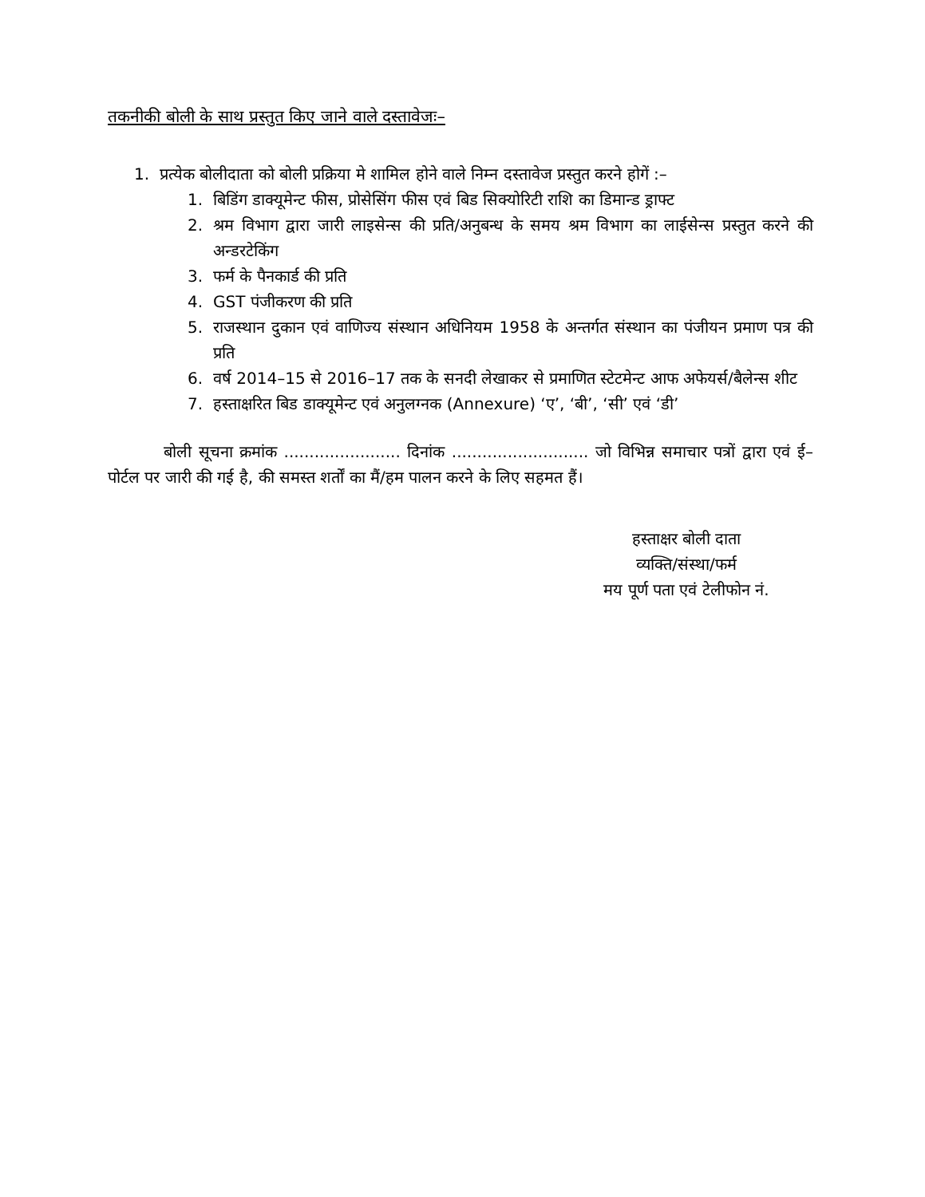तकनीकी बोली के साथ प्रस्तुत किए जाने वाले दस्तावेजः–
1. प्रत्येक बोलीदाता को बोली प्रक्रिया मे शामिल होने वाले निम्न दस्तावेज प्रस्तुत करने होगें :–
1. बिडिंग डाक्यूमेन्ट फीस, प्रोसेसिंग फीस एवं बिड सिक्योरिटी राशि का डिमान्ड ड्राफ्ट
2. श्रम विभाग द्वारा जारी लाइसेन्स की प्रति/अनुबन्ध के समय श्रम विभाग का लाईसेन्स प्रस्तुत करने की अन्डरटेकिंग
3. फर्म के पैनकार्ड की प्रति
4. GST पंजीकरण की प्रति
5. राजस्थान दुकान एवं वाणिज्य संस्थान अधिनियम 1958 के अन्तर्गत संस्थान का पंजीयन प्रमाण पत्र की प्रति
6. वर्ष 2014–15 से 2016–17 तक के सनदी लेखाकर से प्रमाणित स्टेटमेन्ट आफ अफेयर्स/बैलेन्स शीट
7. हस्ताक्षरित बिड डाक्यूमेन्ट एवं अनुलग्नक (Annexure) ‘ए’, ‘बी’, ‘सी’ एवं ‘डी’
बोली सूचना क्रमांक ....................... दिनांक ........................... जो विभिन्न समाचार पत्रों द्वारा एवं ई–पोर्टल पर जारी की गई है, की समस्त शर्तों का मैं/हम पालन करने के लिए सहमत हैं।
हस्ताक्षर बोली दाता
व्यक्ति/संस्था/फर्म
मय पूर्ण पता एवं टेलीफोन नं.